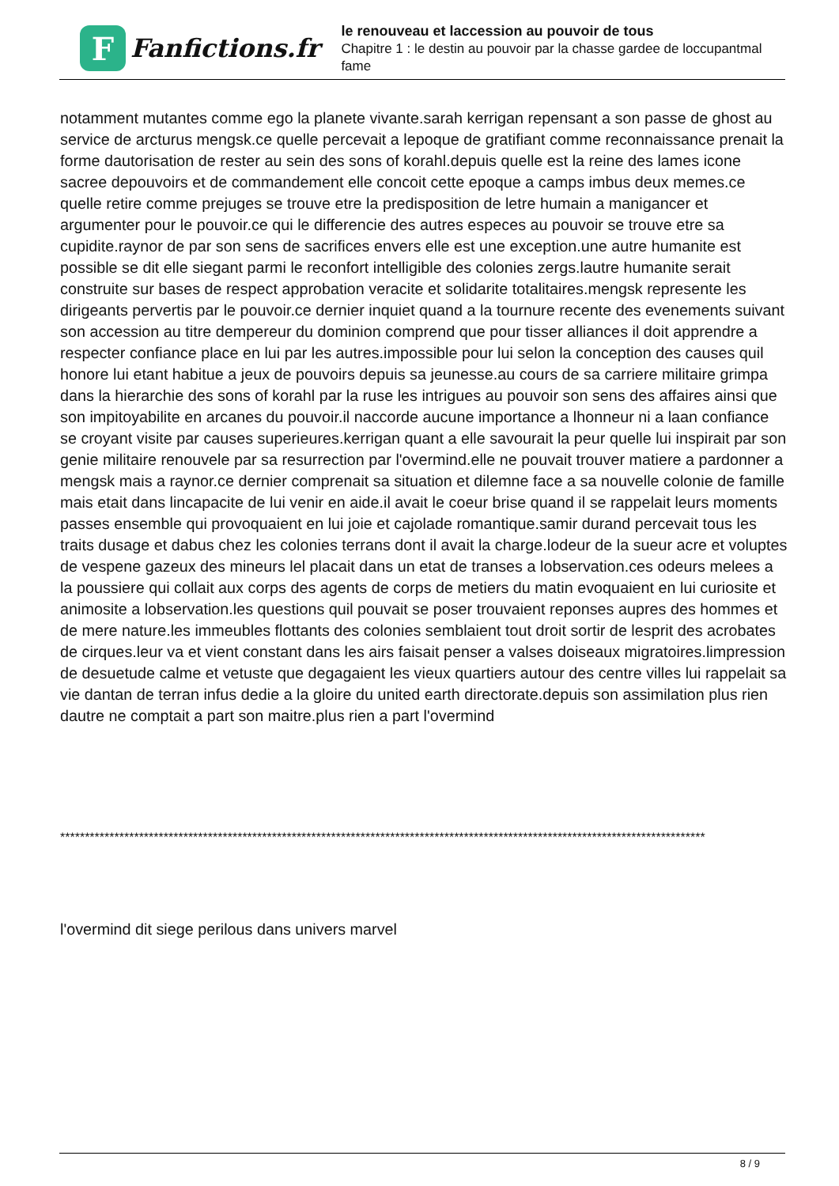F
Fanfictions.fr
le renouveau et laccession au pouvoir de tous
Chapitre 1 : le destin au pouvoir par la chasse gardee de loccupantmal fame
notamment mutantes comme ego la planete vivante.sarah kerrigan repensant a son passe de ghost au service de arcturus mengsk.ce quelle percevait a lepoque de gratifiant comme reconnaissance prenait la forme dautorisation de rester au sein des sons of korahl.depuis quelle est la reine des lames icone sacree depouvoirs et de commandement elle concoit cette epoque a camps imbus deux memes.ce quelle retire comme prejuges se trouve etre la predisposition de letre humain a manigancer et argumenter pour le pouvoir.ce qui le differencie des autres especes au pouvoir se trouve etre sa cupidite.raynor de par son sens de sacrifices envers elle est une exception.une autre humanite est possible se dit elle siegant parmi le reconfort intelligible des colonies zergs.lautre humanite serait construite sur bases de respect approbation veracite et solidarite totalitaires.mengsk represente les dirigeants pervertis par le pouvoir.ce dernier inquiet quand a la tournure recente des evenements suivant son accession au titre dempereur du dominion comprend que pour tisser alliances il doit apprendre a respecter confiance place en lui par les autres.impossible pour lui selon la conception des causes quil honore lui etant habitue a jeux de pouvoirs depuis sa jeunesse.au cours de sa carriere militaire grimpa dans la hierarchie des sons of korahl par la ruse les intrigues au pouvoir son sens des affaires ainsi que son impitoyabilite en arcanes du pouvoir.il naccorde aucune importance a lhonneur ni a laan confiance se croyant visite par causes superieures.kerrigan quant a elle savourait la peur quelle lui inspirait par son genie militaire renouvele par sa resurrection par l'overmind.elle ne pouvait trouver matiere a pardonner a mengsk mais a raynor.ce dernier comprenait sa situation et dilemne face a sa nouvelle colonie de famille mais etait dans lincapacite de lui venir en aide.il avait le coeur brise quand il se rappelait leurs moments passes ensemble qui provoquaient en lui joie et cajolade romantique.samir durand percevait tous les traits dusage et dabus chez les colonies terrans dont il avait la charge.lodeur de la sueur acre et voluptes de vespene gazeux des mineurs lel placait dans un etat de transes a lobservation.ces odeurs melees a la poussiere qui collait aux corps des agents de corps de metiers du matin evoquaient en lui curiosite et animosite a lobservation.les questions quil pouvait se poser trouvaient reponses aupres des hommes et de mere nature.les immeubles flottants des colonies semblaient tout droit sortir de lesprit des acrobates de cirques.leur va et vient constant dans les airs faisait penser a valses doiseaux migratoires.limpression de desuetude calme et vetuste que degagaient les vieux quartiers autour des centre villes lui rappelait sa vie dantan de terran infus dedie a la gloire du united earth directorate.depuis son assimilation plus rien dautre ne comptait a part son maitre.plus rien a part l'overmind
***********************************************************************************************************************************
l'overmind dit siege perilous dans univers marvel
8 / 9